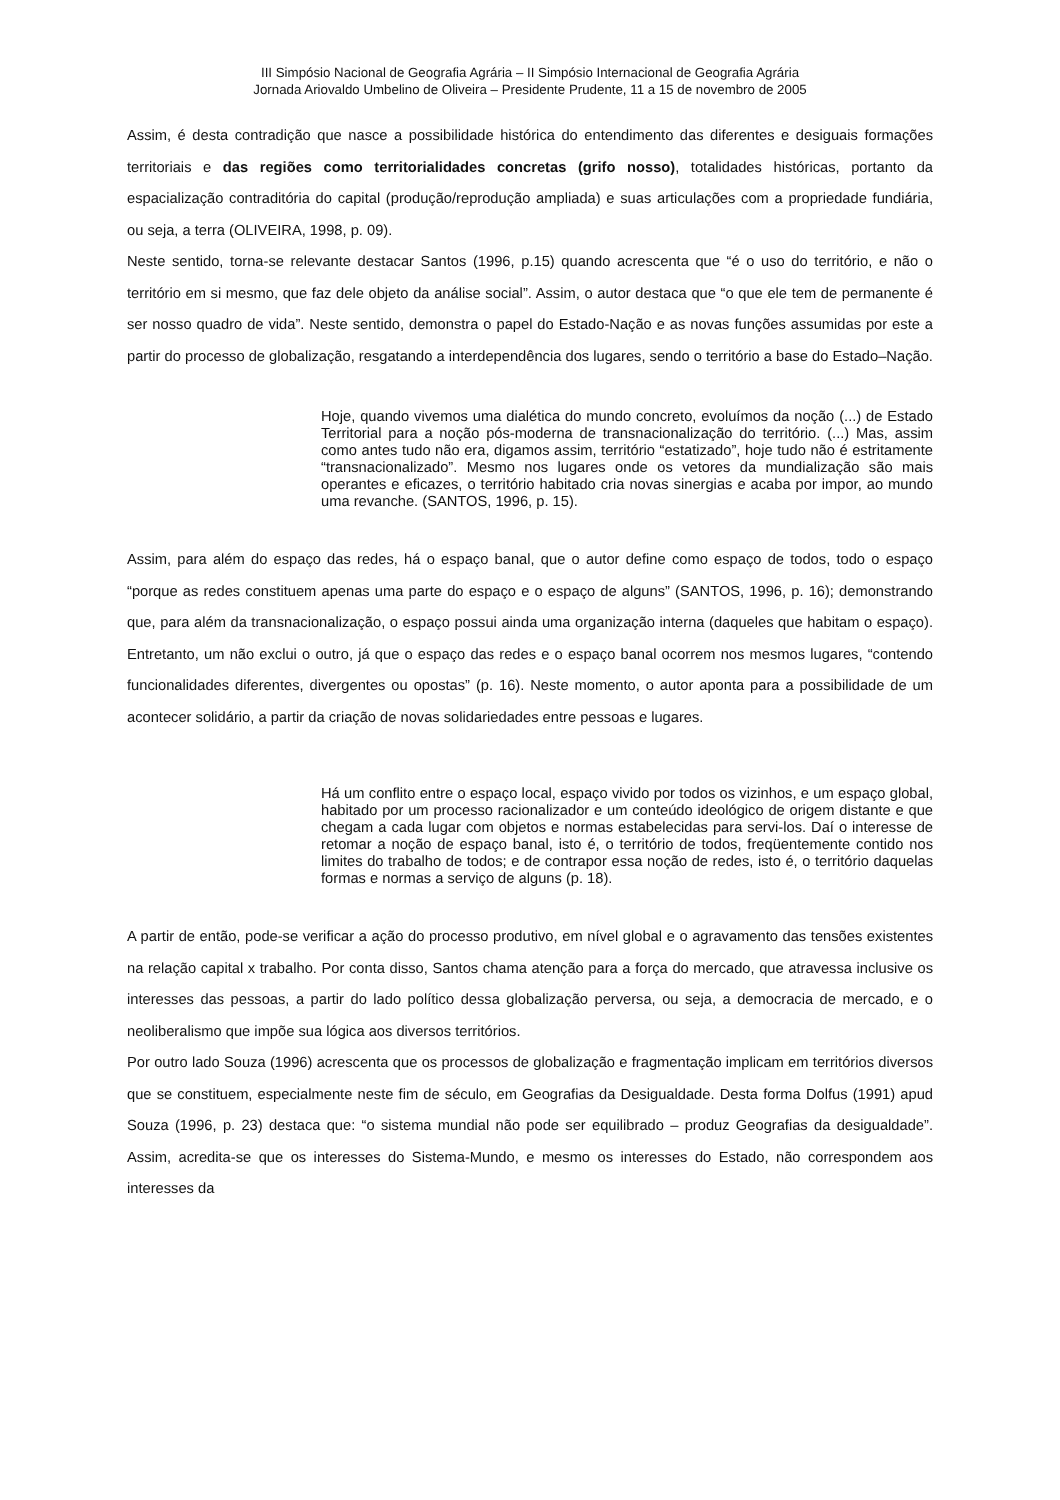III Simpósio Nacional de Geografia Agrária – II Simpósio Internacional de Geografia Agrária
Jornada Ariovaldo Umbelino de Oliveira – Presidente Prudente, 11 a 15 de novembro de 2005
Assim, é desta contradição que nasce a possibilidade histórica do entendimento das diferentes e desiguais formações territoriais e das regiões como territorialidades concretas (grifo nosso), totalidades históricas, portanto da espacialização contraditória do capital (produção/reprodução ampliada) e suas articulações com a propriedade fundiária, ou seja, a terra (OLIVEIRA, 1998, p. 09).
Neste sentido, torna-se relevante destacar Santos (1996, p.15) quando acrescenta que “é o uso do território, e não o território em si mesmo, que faz dele objeto da análise social”. Assim, o autor destaca que “o que ele tem de permanente é ser nosso quadro de vida”. Neste sentido, demonstra o papel do Estado-Nação e as novas funções assumidas por este a partir do processo de globalização, resgatando a interdependência dos lugares, sendo o território a base do Estado–Nação.
Hoje, quando vivemos uma dialética do mundo concreto, evoluímos da noção (...) de Estado Territorial para a noção pós-moderna de transnacionalização do território. (...) Mas, assim como antes tudo não era, digamos assim, território “estatizado”, hoje tudo não é estritamente “transnacionalizado”. Mesmo nos lugares onde os vetores da mundialização são mais operantes e eficazes, o território habitado cria novas sinergias e acaba por impor, ao mundo uma revanche. (SANTOS, 1996, p. 15).
Assim, para além do espaço das redes, há o espaço banal, que o autor define como espaço de todos, todo o espaço “porque as redes constituem apenas uma parte do espaço e o espaço de alguns” (SANTOS, 1996, p. 16); demonstrando que, para além da transnacionalização, o espaço possui ainda uma organização interna (daqueles que habitam o espaço). Entretanto, um não exclui o outro, já que o espaço das redes e o espaço banal ocorrem nos mesmos lugares, “contendo funcionalidades diferentes, divergentes ou opostas” (p. 16). Neste momento, o autor aponta para a possibilidade de um acontecer solidário, a partir da criação de novas solidariedades entre pessoas e lugares.
Há um conflito entre o espaço local, espaço vivido por todos os vizinhos, e um espaço global, habitado por um processo racionalizador e um conteúdo ideológico de origem distante e que chegam a cada lugar com objetos e normas estabelecidas para servi-los. Daí o interesse de retomar a noção de espaço banal, isto é, o território de todos, freqüentemente contido nos limites do trabalho de todos; e de contrapor essa noção de redes, isto é, o território daquelas formas e normas a serviço de alguns (p. 18).
A partir de então, pode-se verificar a ação do processo produtivo, em nível global e o agravamento das tensões existentes na relação capital x trabalho. Por conta disso, Santos chama atenção para a força do mercado, que atravessa inclusive os interesses das pessoas, a partir do lado político dessa globalização perversa, ou seja, a democracia de mercado, e o neoliberalismo que impõe sua lógica aos diversos territórios.
Por outro lado Souza (1996) acrescenta que os processos de globalização e fragmentação implicam em territórios diversos que se constituem, especialmente neste fim de século, em Geografias da Desigualdade. Desta forma Dolfus (1991) apud Souza (1996, p. 23) destaca que: “o sistema mundial não pode ser equilibrado – produz Geografias da desigualdade”. Assim, acredita-se que os interesses do Sistema-Mundo, e mesmo os interesses do Estado, não correspondem aos interesses da